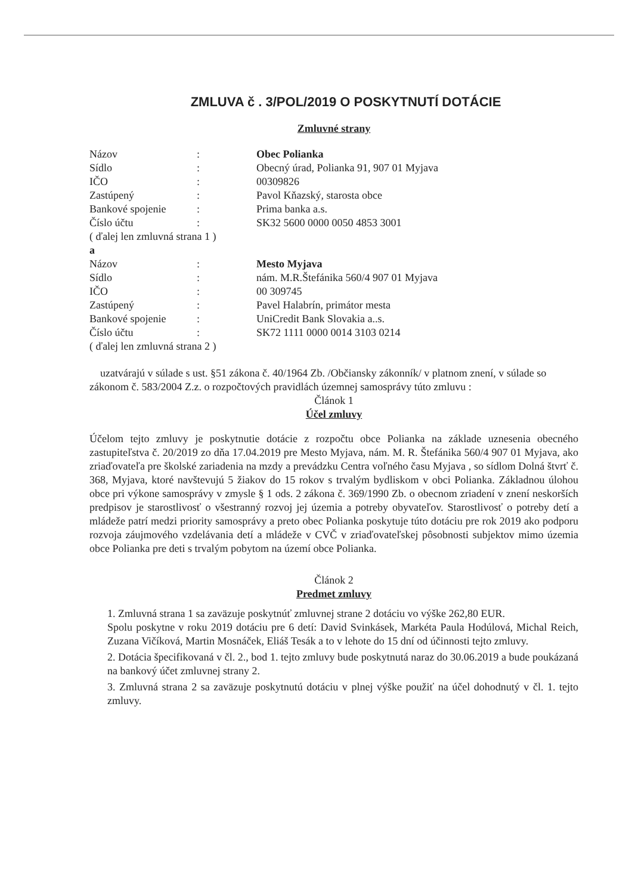ZMLUVA č . 3/POL/2019 O POSKYTNUTÍ DOTÁCIE
Zmluvné strany
| Názov | : | Obec Polianka |
| Sídlo | : | Obecný úrad, Polianka 91, 907 01 Myjava |
| IČO | : | 00309826 |
| Zastúpený | : | Pavol Kňazský, starosta obce |
| Bankové spojenie | : | Prima banka a.s. |
| Číslo účtu | : | SK32 5600 0000 0050 4853 3001 |
| ( ďalej len zmluvná strana 1 ) | | |
| a | | |
| Názov | : | Mesto Myjava |
| Sídlo | : | nám. M.R.Štefánika 560/4 907 01 Myjava |
| IČO | : | 00 309745 |
| Zastúpený | : | Pavel Halabrín, primátor mesta |
| Bankové spojenie | : | UniCredit Bank Slovakia a..s. |
| Číslo účtu | : | SK72 1111 0000 0014 3103 0214 |
| ( ďalej len zmluvná strana 2 ) | | |
uzatvárajú v súlade s ust. §51 zákona č. 40/1964 Zb. /Občiansky zákonník/ v platnom znení, v súlade so zákonom č. 583/2004 Z.z. o rozpočtových pravidlách územnej samosprávy túto zmluvu :
Článok 1
Účel zmluvy
Účelom tejto zmluvy je poskytnutie dotácie z rozpočtu obce Polianka na základe uznesenia obecného zastupiteľstva č. 20/2019 zo dňa 17.04.2019 pre Mesto Myjava, nám. M. R. Štefánika 560/4 907 01 Myjava, ako zriaďovateľa pre školské zariadenia na mzdy a prevádzku Centra voľného času Myjava , so sídlom Dolná štvrť č. 368, Myjava, ktoré navštevujú 5 žiakov do 15 rokov s trvalým bydliskom v obci Polianka. Základnou úlohou obce pri výkone samosprávy v zmysle § 1 ods. 2 zákona č. 369/1990 Zb. o obecnom zriadení v znení neskorších predpisov je starostlivosť o všestranný rozvoj jej územia a potreby obyvateľov. Starostlivosť o potreby detí a mládeže patrí medzi priority samosprávy a preto obec Polianka poskytuje túto dotáciu pre rok 2019 ako podporu rozvoja záujmového vzdelávania detí a mládeže v CVČ v zriaďovateľskej pôsobnosti subjektov mimo územia obce Polianka pre deti s trvalým pobytom na území obce Polianka.
Článok 2
Predmet zmluvy
1. Zmluvná strana 1 sa zaväzuje poskytnúť zmluvnej strane 2 dotáciu vo výške 262,80 EUR.
Spolu poskytne v roku 2019 dotáciu pre 6 detí: David Svinkásek, Markéta Paula Hodúlová, Michal Reich, Zuzana Vičíková, Martin Mosnáček, Eliáš Tesák a to v lehote do 15 dní od účinnosti tejto zmluvy.
2. Dotácia špecifikovaná v čl. 2., bod 1. tejto zmluvy bude poskytnutá naraz do 30.06.2019 a bude poukázaná na bankový účet zmluvnej strany 2.
3. Zmluvná strana 2 sa zaväzuje poskytnutú dotáciu v plnej výške použiť na účel dohodnutý v čl. 1. tejto zmluvy.